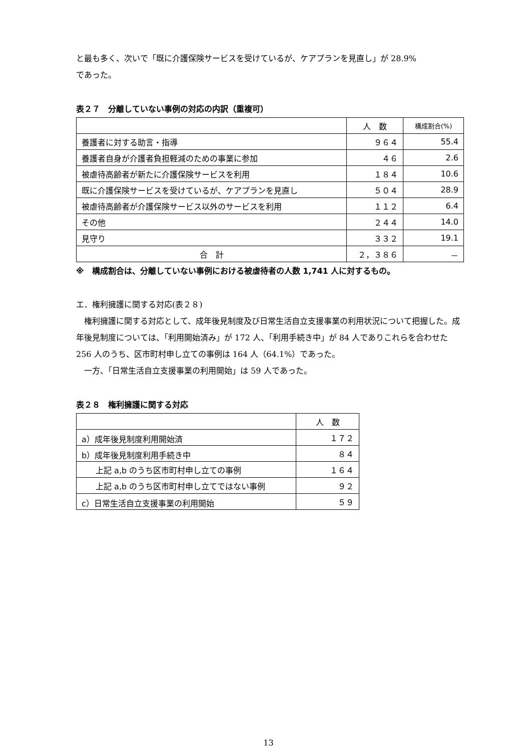と最も多く、次いで「既に介護保険サービスを受けているが、ケアプランを見直し」が 28.9%
であった。
表２７　分離していない事例の対応の内訳（重複可）
| | 人 数 | 構成割合(%) |
| --- | --- | --- |
| 養護者に対する助言・指導 | ９６４ | 55.4 |
| 養護者自身が介護者負担軽減のための事業に参加 | ４６ | 2.6 |
| 被虐待高齢者が新たに介護保険サービスを利用 | １８４ | 10.6 |
| 既に介護保険サービスを受けているが、ケアプランを見直し | ５０４ | 28.9 |
| 被虐待高齢者が介護保険サービス以外のサービスを利用 | １１２ | 6.4 |
| その他 | ２４４ | 14.0 |
| 見守り | ３３２ | 19.1 |
| 合 計 | ２，３８６ | － |
※　構成割合は、分離していない事例における被虐待者の人数 1,741 人に対するもの。
エ．権利擁護に関する対応(表２８)
　権利擁護に関する対応として、成年後見制度及び日常生活自立支援事業の利用状況について把握した。成年後見制度については、「利用開始済み」が 172 人、「利用手続き中」が 84 人でありこれらを合わせた 256 人のうち、区市町村申し立ての事例は 164 人（64.1%）であった。
　一方、「日常生活自立支援事業の利用開始」は 59 人であった。
表２８　権利擁護に関する対応
| | 人 数 |
| --- | --- |
| a）成年後見制度利用開始済 | １７２ |
| b）成年後見制度利用手続き中 | ８４ |
| 上記 a,b のうち区市町村申し立ての事例 | １６４ |
| 上記 a,b のうち区市町村申し立てではない事例 | ９２ |
| c）日常生活自立支援事業の利用開始 | ５９ |
13